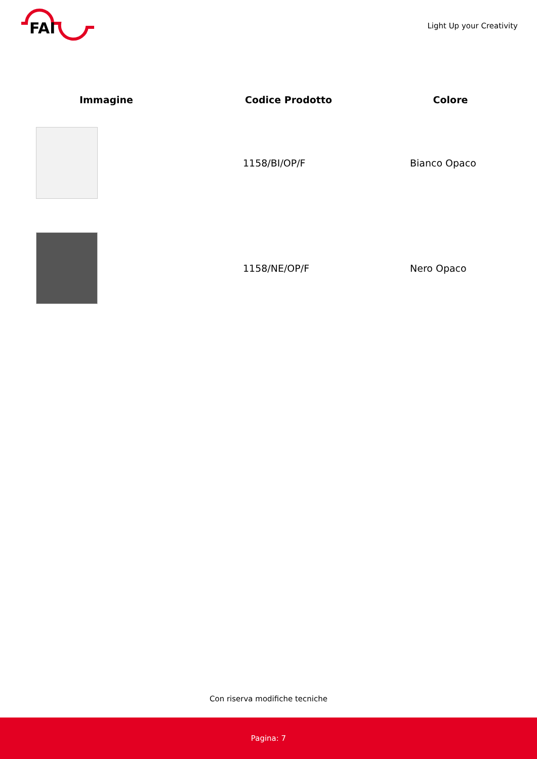FAI
Light Up your Creativity
| Immagine | Codice Prodotto | Colore |
| --- | --- | --- |
| | 1158/BI/OP/F | Bianco Opaco |
| | 1158/NE/OP/F | Nero Opaco |
Con riserva modifiche tecniche
Pagina: 7